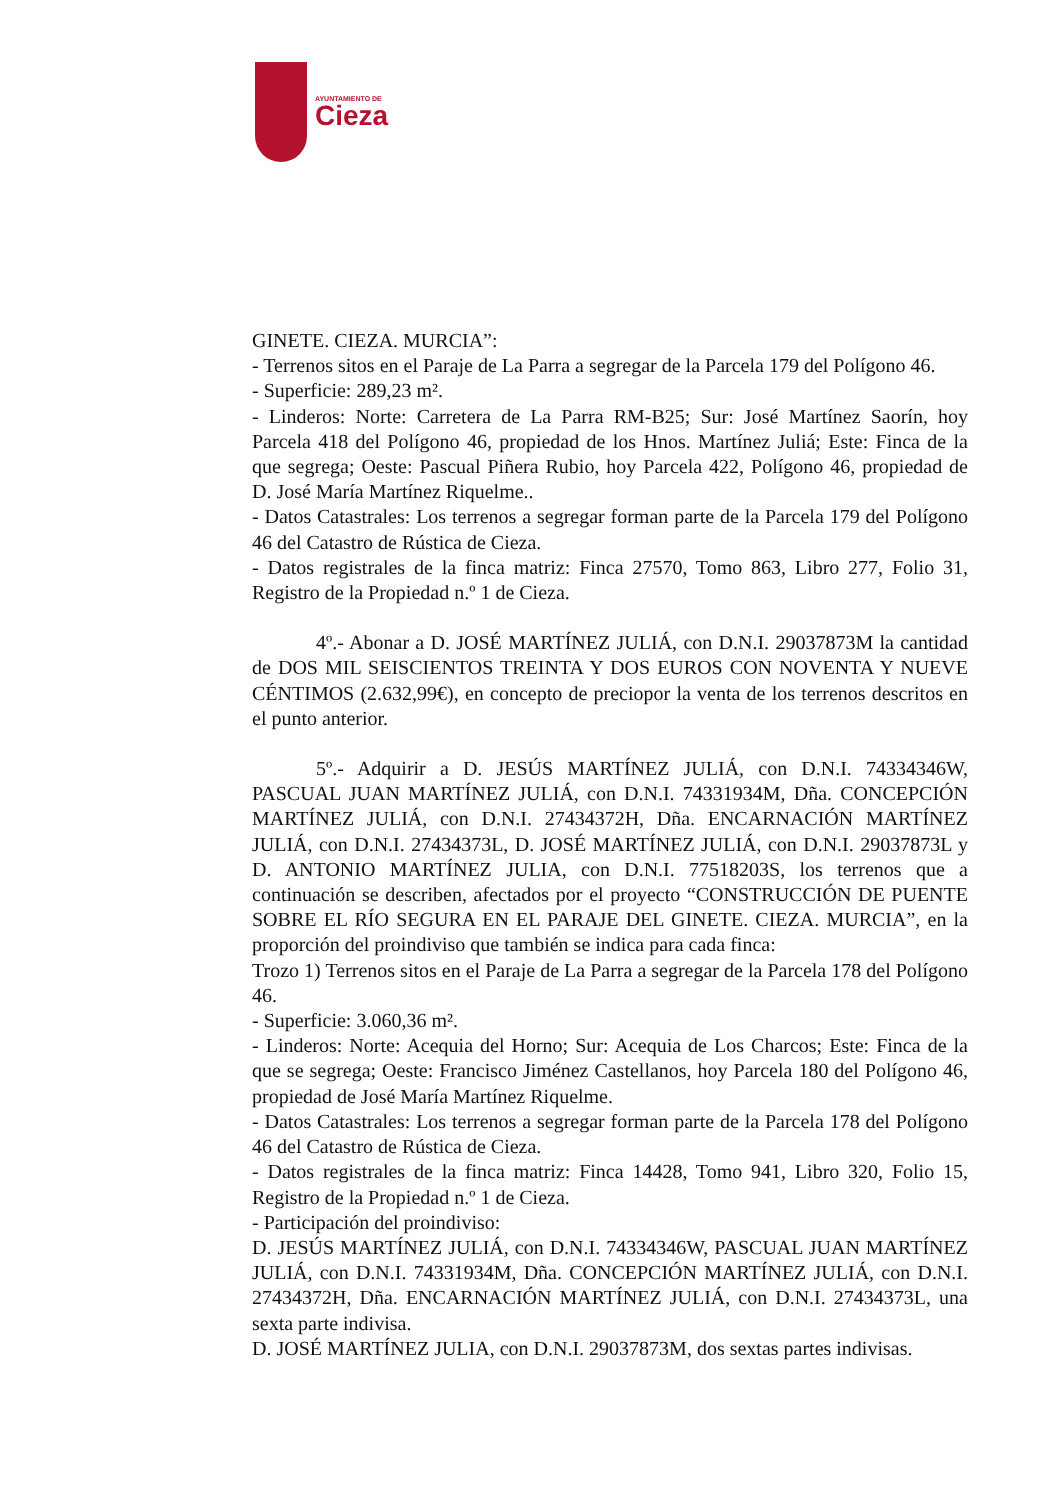AYUNTAMIENTO DE
Cieza
GINETE. CIEZA. MURCIA”:
- Terrenos sitos en el Paraje de La Parra a segregar de la Parcela 179 del Polígono 46.
- Superficie: 289,23 m².
- Linderos: Norte: Carretera de La Parra RM-B25; Sur: José Martínez Saorín, hoy Parcela 418 del Polígono 46, propiedad de los Hnos. Martínez Juliá; Este: Finca de la que segrega; Oeste: Pascual Piñera Rubio, hoy Parcela 422, Polígono 46, propiedad de D. José María Martínez Riquelme..
- Datos Catastrales: Los terrenos a segregar forman parte de la Parcela 179 del Polígono 46 del Catastro de Rústica de Cieza.
- Datos registrales de la finca matriz: Finca 27570, Tomo 863, Libro 277, Folio 31, Registro de la Propiedad n.º 1 de Cieza.
4º.- Abonar a D. JOSÉ MARTÍNEZ JULIÁ, con D.N.I. 29037873M la cantidad de DOS MIL SEISCIENTOS TREINTA Y DOS EUROS CON NOVENTA Y NUEVE CÉNTIMOS (2.632,99€), en concepto de preciopor la venta de los terrenos descritos en el punto anterior.
5º.- Adquirir a D. JESÚS MARTÍNEZ JULIÁ, con D.N.I. 74334346W, PASCUAL JUAN MARTÍNEZ JULIÁ, con D.N.I. 74331934M, Dña. CONCEPCIÓN MARTÍNEZ JULIÁ, con D.N.I. 27434372H, Dña. ENCARNACIÓN MARTÍNEZ JULIÁ, con D.N.I. 27434373L, D. JOSÉ MARTÍNEZ JULIÁ, con D.N.I. 29037873L y D. ANTONIO MARTÍNEZ JULIA, con D.N.I. 77518203S, los terrenos que a continuación se describen, afectados por el proyecto “CONSTRUCCIÓN DE PUENTE SOBRE EL RÍO SEGURA EN EL PARAJE DEL GINETE. CIEZA. MURCIA”, en la proporción del proindiviso que también se indica para cada finca:
Trozo 1) Terrenos sitos en el Paraje de La Parra a segregar de la Parcela 178 del Polígono 46.
- Superficie: 3.060,36 m².
- Linderos: Norte: Acequia del Horno; Sur: Acequia de Los Charcos; Este: Finca de la que se segrega; Oeste: Francisco Jiménez Castellanos, hoy Parcela 180 del Polígono 46, propiedad de José María Martínez Riquelme.
- Datos Catastrales: Los terrenos a segregar forman parte de la Parcela 178 del Polígono 46 del Catastro de Rústica de Cieza.
- Datos registrales de la finca matriz: Finca 14428, Tomo 941, Libro 320, Folio 15, Registro de la Propiedad n.º 1 de Cieza.
- Participación del proindiviso:
D. JESÚS MARTÍNEZ JULIÁ, con D.N.I. 74334346W, PASCUAL JUAN MARTÍNEZ JULIÁ, con D.N.I. 74331934M, Dña. CONCEPCIÓN MARTÍNEZ JULIÁ, con D.N.I. 27434372H, Dña. ENCARNACIÓN MARTÍNEZ JULIÁ, con D.N.I. 27434373L, una sexta parte indivisa.
D. JOSÉ MARTÍNEZ JULIA, con D.N.I. 29037873M, dos sextas partes indivisas.